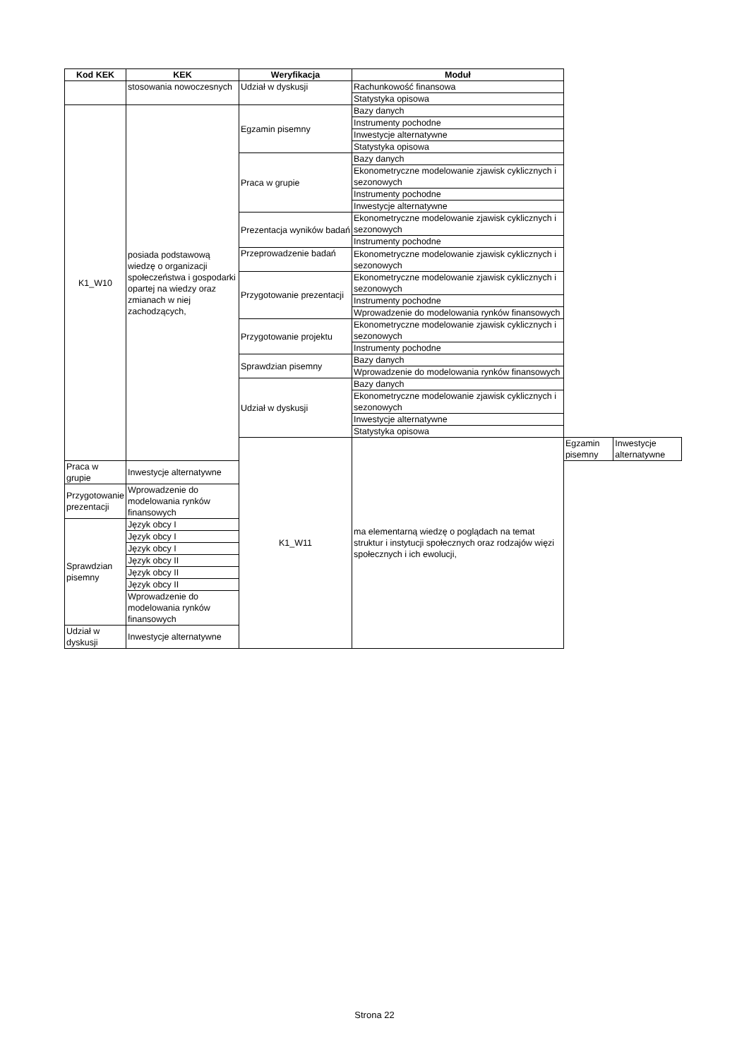| Kod KEK | KEK | Weryfikacja | Moduł | | |
| --- | --- | --- | --- | --- | --- |
| | stosowania nowoczesnych | Udział w dyskusji | Rachunkowość finansowa | | |
| | | | Statystyka opisowa | | |
| K1_W10 | posiada podstawową wiedzę o organizacji społeczeństwa i gospodarki opartej na wiedzy oraz zmianach w niej zachodzących, | Egzamin pisemny | Bazy danych | | |
| | | | Instrumenty pochodne | | |
| | | | Inwestycje alternatywne | | |
| | | | Statystyka opisowa | | |
| | | Praca w grupie | Bazy danych | | |
| | | | Ekonometryczne modelowanie zjawisk cyklicznych i sezonowych | | |
| | | | Instrumenty pochodne | | |
| | | | Inwestycje alternatywne | | |
| | | Prezentacja wyników badań | Ekonometryczne modelowanie zjawisk cyklicznych i sezonowych | | |
| | | | Instrumenty pochodne | | |
| | | Przeprowadzenie badań | Ekonometryczne modelowanie zjawisk cyklicznych i sezonowych | | |
| | | Przygotowanie prezentacji | Ekonometryczne modelowanie zjawisk cyklicznych i sezonowych | | |
| | | | Instrumenty pochodne | | |
| | | | Wprowadzenie do modelowania rynków finansowych | | |
| | | Przygotowanie projektu | Ekonometryczne modelowanie zjawisk cyklicznych i sezonowych | | |
| | | | Instrumenty pochodne | | |
| | | Sprawdzian pisemny | Bazy danych | | |
| | | | Wprowadzenie do modelowania rynków finansowych | | |
| | | Udział w dyskusji | Bazy danych | | |
| | | | Ekonometryczne modelowanie zjawisk cyklicznych i sezonowych | | |
| | | | Inwestycje alternatywne | | |
| | | | Statystyka opisowa | | |
| | | K1_W11 | ma elementarną wiedzę o poglądach na temat struktur i instytucji społecznych oraz rodzajów więzi społecznych i ich ewolucji, | Egzamin pisemny | Inwestycje alternatywne |
| Praca w grupie | Inwestycje alternatywne | | | | |
| Przygotowanie prezentacji | Wprowadzenie do modelowania rynków finansowych | | | | |
| Sprawdzian pisemny | Język obcy I | | | | |
| | Język obcy I | | | | |
| | Język obcy I | | | | |
| | Język obcy II | | | | |
| | Język obcy II | | | | |
| | Język obcy II | | | | |
| | Wprowadzenie do modelowania rynków finansowych | | | | |
| Udział w dyskusji | Inwestycje alternatywne | | | | |
Strona 22